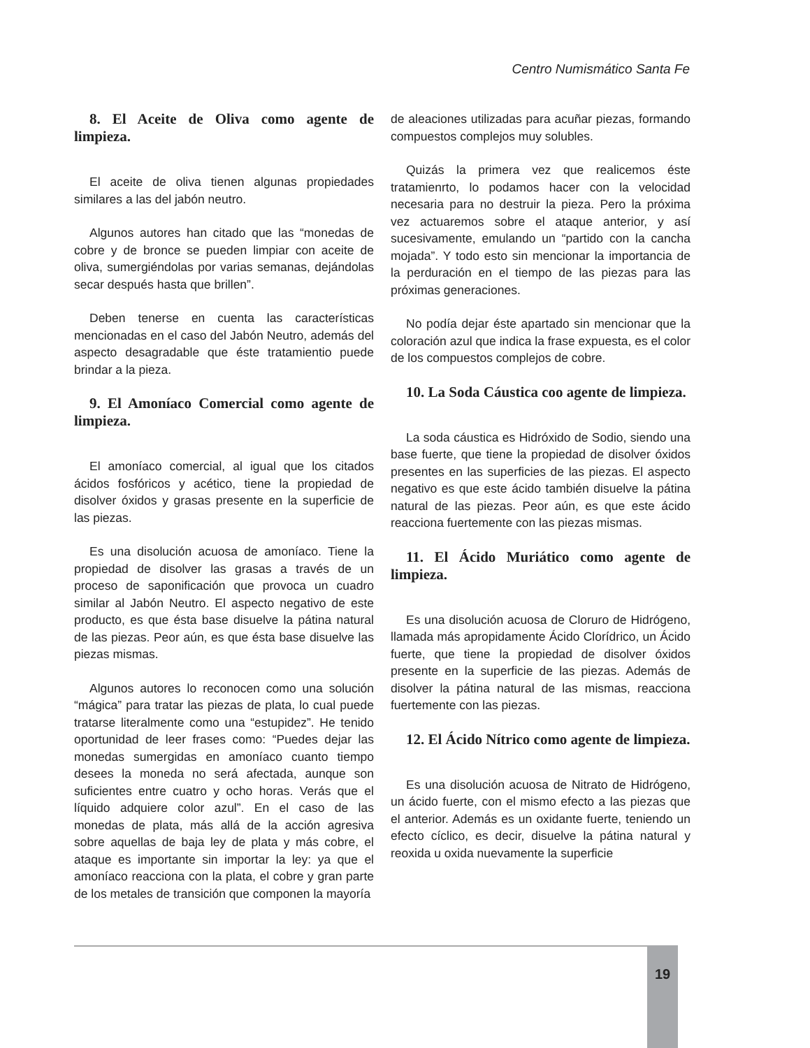Centro Numismático Santa Fe
8. El Aceite de Oliva como agente de limpieza.
El aceite de oliva tienen algunas propiedades similares a las del jabón neutro.
Algunos autores han citado que las “monedas de cobre y de bronce se pueden limpiar con aceite de oliva, sumergiéndolas por varias semanas, dejándolas secar después hasta que brillen”.
Deben tenerse en cuenta las características mencionadas en el caso del Jabón Neutro, además del aspecto desagradable que éste tratamientio puede brindar a la pieza.
9. El Amoníaco Comercial como agente de limpieza.
El amoníaco comercial, al igual que los citados ácidos fosfóricos y acético, tiene la propiedad de disolver óxidos y grasas presente en la superficie de las piezas.
Es una disolución acuosa de amoníaco. Tiene la propiedad de disolver las grasas a través de un proceso de saponificación que provoca un cuadro similar al Jabón Neutro. El aspecto negativo de este producto, es que ésta base disuelve la pátina natural de las piezas. Peor aún, es que ésta base disuelve las piezas mismas.
Algunos autores lo reconocen como una solución “mágica” para tratar las piezas de plata, lo cual puede tratarse literalmente como una “estupidez”. He tenido oportunidad de leer frases como: “Puedes dejar las monedas sumergidas en amoníaco cuanto tiempo desees la moneda no será afectada, aunque son suficientes entre cuatro y ocho horas. Verás que el líquido adquiere color azul”. En el caso de las monedas de plata, más allá de la acción agresiva sobre aquellas de baja ley de plata y más cobre, el ataque es importante sin importar la ley: ya que el amoníaco reacciona con la plata, el cobre y gran parte de los metales de transición que componen la mayoría
de aleaciones utilizadas para acuñar piezas, formando compuestos complejos muy solubles.
Quizás la primera vez que realicemos éste tratamienrto, lo podamos hacer con la velocidad necesaria para no destruir la pieza. Pero la próxima vez actuaremos sobre el ataque anterior, y así sucesivamente, emulando un “partido con la cancha mojada”. Y todo esto sin mencionar la importancia de la perduración en el tiempo de las piezas para las próximas generaciones.
No podía dejar éste apartado sin mencionar que la coloración azul que indica la frase expuesta, es el color de los compuestos complejos de cobre.
10. La Soda Cáustica coo agente de limpieza.
La soda cáustica es Hidróxido de Sodio, siendo una base fuerte, que tiene la propiedad de disolver óxidos presentes en las superficies de las piezas. El aspecto negativo es que este ácido también disuelve la pátina natural de las piezas. Peor aún, es que este ácido reacciona fuertemente con las piezas mismas.
11. El Ácido Muriático como agente de limpieza.
Es una disolución acuosa de Cloruro de Hidrógeno, llamada más apropidamente Ácido Clorídrico, un Ácido fuerte, que tiene la propiedad de disolver óxidos presente en la superficie de las piezas. Además de disolver la pátina natural de las mismas, reacciona fuertemente con las piezas.
12. El Ácido Nítrico como agente de limpieza.
Es una disolución acuosa de Nitrato de Hidrógeno, un ácido fuerte, con el mismo efecto a las piezas que el anterior. Además es un oxidante fuerte, teniendo un efecto cíclico, es decir, disuelve la pátina natural y reoxida u oxida nuevamente la superficie
19